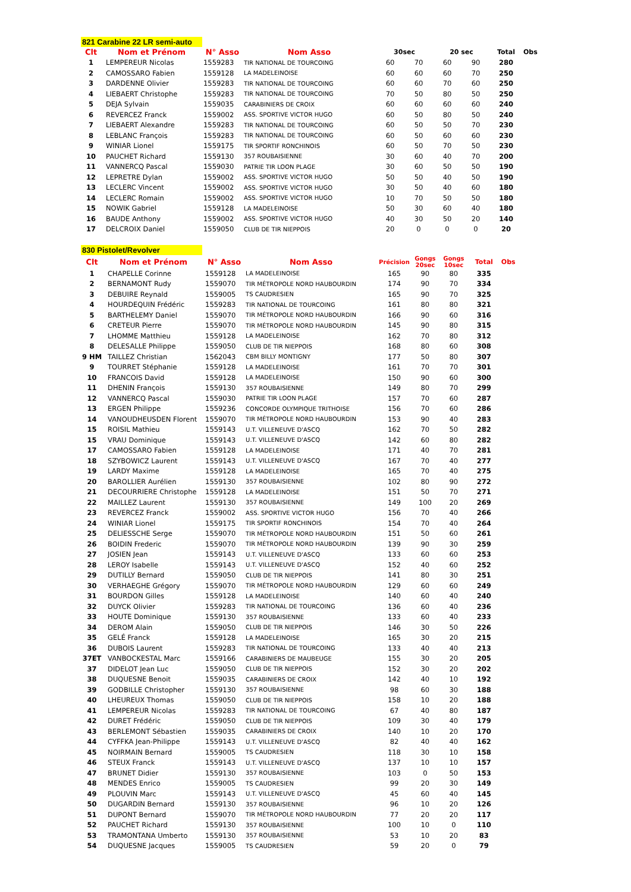821 Carabine 22 LR semi-auto
| Clt | Nom et Prénom | N° Asso | Nom Asso | 30sec | | 20 sec | | Total | Obs |
| --- | --- | --- | --- | --- | --- | --- | --- | --- | --- |
| 1 | LEMPEREUR Nicolas | 1559283 | TIR NATIONAL DE TOURCOING | 60 | 70 | 60 | 90 | 280 | |
| 2 | CAMOSSARO Fabien | 1559128 | LA MADELEINOISE | 60 | 60 | 60 | 70 | 250 | |
| 3 | DARDENNE Olivier | 1559283 | TIR NATIONAL DE TOURCOING | 60 | 60 | 70 | 60 | 250 | |
| 4 | LIEBAERT Christophe | 1559283 | TIR NATIONAL DE TOURCOING | 70 | 50 | 80 | 50 | 250 | |
| 5 | DEJA Sylvain | 1559035 | CARABINIERS DE CROIX | 60 | 60 | 60 | 60 | 240 | |
| 6 | REVERCEZ Franck | 1559002 | ASS. SPORTIVE VICTOR HUGO | 60 | 50 | 80 | 50 | 240 | |
| 7 | LIEBAERT Alexandre | 1559283 | TIR NATIONAL DE TOURCOING | 60 | 50 | 50 | 70 | 230 | |
| 8 | LEBLANC François | 1559283 | TIR NATIONAL DE TOURCOING | 60 | 50 | 60 | 60 | 230 | |
| 9 | WINIAR Lionel | 1559175 | TIR SPORTIF RONCHINOIS | 60 | 50 | 70 | 50 | 230 | |
| 10 | PAUCHET Richard | 1559130 | 357 ROUBAISIENNE | 30 | 60 | 40 | 70 | 200 | |
| 11 | VANNERCQ Pascal | 1559030 | PATRIE TIR LOON PLAGE | 30 | 60 | 50 | 50 | 190 | |
| 12 | LEPRETRE Dylan | 1559002 | ASS. SPORTIVE VICTOR HUGO | 50 | 50 | 40 | 50 | 190 | |
| 13 | LECLERC Vincent | 1559002 | ASS. SPORTIVE VICTOR HUGO | 30 | 50 | 40 | 60 | 180 | |
| 14 | LECLERC Romain | 1559002 | ASS. SPORTIVE VICTOR HUGO | 10 | 70 | 50 | 50 | 180 | |
| 15 | NOWIK Gabriel | 1559128 | LA MADELEINOISE | 50 | 30 | 60 | 40 | 180 | |
| 16 | BAUDE Anthony | 1559002 | ASS. SPORTIVE VICTOR HUGO | 40 | 30 | 50 | 20 | 140 | |
| 17 | DELCROIX Daniel | 1559050 | CLUB DE TIR NIEPPOIS | 20 | 0 | 0 | 0 | 20 | |
830 Pistolet/Revolver
| Clt | Nom et Prénom | N° Asso | Nom Asso | Précision | Gongs 20sec | Gongs 10sec | Total | Obs |
| --- | --- | --- | --- | --- | --- | --- | --- | --- |
| 1 | CHAPELLE Corinne | 1559128 | LA MADELEINOISE | 165 | 90 | 80 | 335 | |
| 2 | BERNAMONT Rudy | 1559070 | TIR MÉTROPOLE NORD HAUBOURDIN | 174 | 90 | 70 | 334 | |
| 3 | DEBUIRE Reynald | 1559005 | TS CAUDRESIEN | 165 | 90 | 70 | 325 | |
| 4 | HOURDEQUIN Frédéric | 1559283 | TIR NATIONAL DE TOURCOING | 161 | 80 | 80 | 321 | |
| 5 | BARTHELEMY Daniel | 1559070 | TIR MÉTROPOLE NORD HAUBOURDIN | 166 | 90 | 60 | 316 | |
| 6 | CRETEUR Pierre | 1559070 | TIR MÉTROPOLE NORD HAUBOURDIN | 145 | 90 | 80 | 315 | |
| 7 | LHOMME Matthieu | 1559128 | LA MADELEINOISE | 162 | 70 | 80 | 312 | |
| 8 | DELESALLE Philippe | 1559050 | CLUB DE TIR NIEPPOIS | 168 | 80 | 60 | 308 | |
| 9 HM | TAILLEZ Christian | 1562043 | CBM BILLY MONTIGNY | 177 | 50 | 80 | 307 | |
| 9 | TOURRET Stéphanie | 1559128 | LA MADELEINOISE | 161 | 70 | 70 | 301 | |
| 10 | FRANCOIS David | 1559128 | LA MADELEINOISE | 150 | 90 | 60 | 300 | |
| 11 | DHENIN François | 1559130 | 357 ROUBAISIENNE | 149 | 80 | 70 | 299 | |
| 12 | VANNERCQ Pascal | 1559030 | PATRIE TIR LOON PLAGE | 157 | 70 | 60 | 287 | |
| 13 | ERGEN Philippe | 1559236 | CONCORDE OLYMPIQUE TRITHOISE | 156 | 70 | 60 | 286 | |
| 14 | VANOUDHEUSDEN Florent | 1559070 | TIR MÉTROPOLE NORD HAUBOURDIN | 153 | 90 | 40 | 283 | |
| 15 | ROISIL Mathieu | 1559143 | U.T. VILLENEUVE D'ASCQ | 162 | 70 | 50 | 282 | |
| 15 | VRAU Dominique | 1559143 | U.T. VILLENEUVE D'ASCQ | 142 | 60 | 80 | 282 | |
| 17 | CAMOSSARO Fabien | 1559128 | LA MADELEINOISE | 171 | 40 | 70 | 281 | |
| 18 | SZYBOWICZ Laurent | 1559143 | U.T. VILLENEUVE D'ASCQ | 167 | 70 | 40 | 277 | |
| 19 | LARDY Maxime | 1559128 | LA MADELEINOISE | 165 | 70 | 40 | 275 | |
| 20 | BAROLLIER Aurélien | 1559130 | 357 ROUBAISIENNE | 102 | 80 | 90 | 272 | |
| 21 | DECOURRIERE Christophe | 1559128 | LA MADELEINOISE | 151 | 50 | 70 | 271 | |
| 22 | MAILLEZ Laurent | 1559130 | 357 ROUBAISIENNE | 149 | 100 | 20 | 269 | |
| 23 | REVERCEZ Franck | 1559002 | ASS. SPORTIVE VICTOR HUGO | 156 | 70 | 40 | 266 | |
| 24 | WINIAR Lionel | 1559175 | TIR SPORTIF RONCHINOIS | 154 | 70 | 40 | 264 | |
| 25 | DELIESSCHE Serge | 1559070 | TIR MÉTROPOLE NORD HAUBOURDIN | 151 | 50 | 60 | 261 | |
| 26 | BOIDIN Frederic | 1559070 | TIR MÉTROPOLE NORD HAUBOURDIN | 139 | 90 | 30 | 259 | |
| 27 | JOSIEN Jean | 1559143 | U.T. VILLENEUVE D'ASCQ | 133 | 60 | 60 | 253 | |
| 28 | LEROY Isabelle | 1559143 | U.T. VILLENEUVE D'ASCQ | 152 | 40 | 60 | 252 | |
| 29 | DUTILLY Bernard | 1559050 | CLUB DE TIR NIEPPOIS | 141 | 80 | 30 | 251 | |
| 30 | VERHAEGHE Grégory | 1559070 | TIR MÉTROPOLE NORD HAUBOURDIN | 129 | 60 | 60 | 249 | |
| 31 | BOURDON Gilles | 1559128 | LA MADELEINOISE | 140 | 60 | 40 | 240 | |
| 32 | DUYCK Olivier | 1559283 | TIR NATIONAL DE TOURCOING | 136 | 60 | 40 | 236 | |
| 33 | HOUTE Dominique | 1559130 | 357 ROUBAISIENNE | 133 | 60 | 40 | 233 | |
| 34 | DEROM Alain | 1559050 | CLUB DE TIR NIEPPOIS | 146 | 30 | 50 | 226 | |
| 35 | GELÉ Franck | 1559128 | LA MADELEINOISE | 165 | 30 | 20 | 215 | |
| 36 | DUBOIS Laurent | 1559283 | TIR NATIONAL DE TOURCOING | 133 | 40 | 40 | 213 | |
| 37ET | VANBOCKESTAL Marc | 1559166 | CARABINIERS DE MAUBEUGE | 155 | 30 | 20 | 205 | |
| 37 | DIDELOT Jean Luc | 1559050 | CLUB DE TIR NIEPPOIS | 152 | 30 | 20 | 202 | |
| 38 | DUQUESNE Benoit | 1559035 | CARABINIERS DE CROIX | 142 | 40 | 10 | 192 | |
| 39 | GODBILLE Christopher | 1559130 | 357 ROUBAISIENNE | 98 | 60 | 30 | 188 | |
| 40 | LHEUREUX Thomas | 1559050 | CLUB DE TIR NIEPPOIS | 158 | 10 | 20 | 188 | |
| 41 | LEMPEREUR Nicolas | 1559283 | TIR NATIONAL DE TOURCOING | 67 | 40 | 80 | 187 | |
| 42 | DURET Frédéric | 1559050 | CLUB DE TIR NIEPPOIS | 109 | 30 | 40 | 179 | |
| 43 | BERLEMONT Sébastien | 1559035 | CARABINIERS DE CROIX | 140 | 10 | 20 | 170 | |
| 44 | CYFFKA Jean-Philippe | 1559143 | U.T. VILLENEUVE D'ASCQ | 82 | 40 | 40 | 162 | |
| 45 | NOIRMAIN Bernard | 1559005 | TS CAUDRESIEN | 118 | 30 | 10 | 158 | |
| 46 | STEUX Franck | 1559143 | U.T. VILLENEUVE D'ASCQ | 137 | 10 | 10 | 157 | |
| 47 | BRUNET Didier | 1559130 | 357 ROUBAISIENNE | 103 | 0 | 50 | 153 | |
| 48 | MENDES Enrico | 1559005 | TS CAUDRESIEN | 99 | 20 | 30 | 149 | |
| 49 | PLOUVIN Marc | 1559143 | U.T. VILLENEUVE D'ASCQ | 45 | 60 | 40 | 145 | |
| 50 | DUGARDIN Bernard | 1559130 | 357 ROUBAISIENNE | 96 | 10 | 20 | 126 | |
| 51 | DUPONT Bernard | 1559070 | TIR MÉTROPOLE NORD HAUBOURDIN | 77 | 20 | 20 | 117 | |
| 52 | PAUCHET Richard | 1559130 | 357 ROUBAISIENNE | 100 | 10 | 0 | 110 | |
| 53 | TRAMONTANA Umberto | 1559130 | 357 ROUBAISIENNE | 53 | 10 | 20 | 83 | |
| 54 | DUQUESNE Jacques | 1559005 | TS CAUDRESIEN | 59 | 20 | 0 | 79 | |